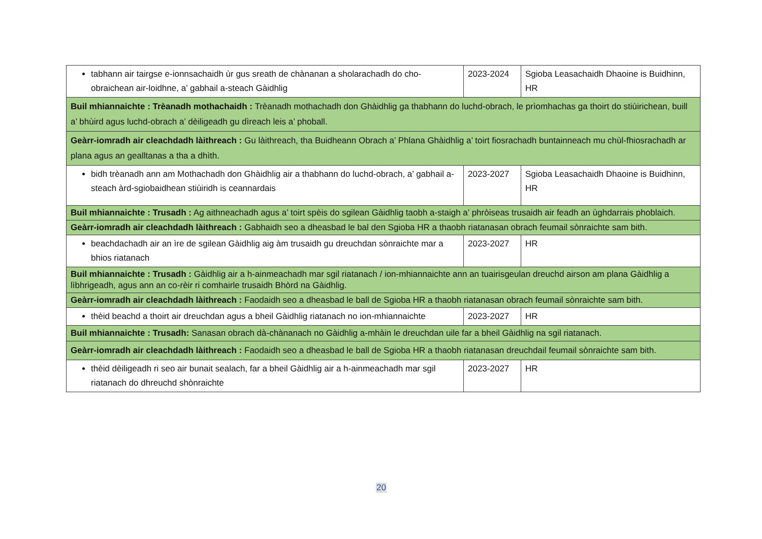| tabhann air tairgse e-ionnsachaidh ùr gus sreath de chànanan a sholarachadh do cho-obraichean air-loidhne, a’ gabhail a-steach Gàidhlig | 2023-2024 | Sgioba Leasachaidh Dhaoine is Buidhinn, HR |
| Buil mhiannaichte : Trèanadh mothachaidh : Trèanadh mothachadh don Ghàidhlig ga thabhann do luchd-obrach, le prìomhachas ga thoirt do stiùirichean, buill a’ bhùird agus luchd-obrach a’ dèiligeadh gu dìreach leis a’ phoball. | | |
| Geàrr-iomradh air cleachdadh làithreach : Gu làithreach, tha Buidheann Obrach a’ Phlana Ghàidhlig a’ toirt fiosrachadh buntainneach mu chùl-fhiosrachadh ar plana agus an gealltanas a tha a dhìth. | | |
| bidh trèanadh ann am Mothachadh don Ghàidhlig air a thabhann do luchd-obrach, a’ gabhail a-steach àrd-sgiobaidhean stiùiridh is ceannardais | 2023-2027 | Sgioba Leasachaidh Dhaoine is Buidhinn, HR |
| Buil mhiannaichte : Trusadh : Ag aithneachadh agus a’ toirt spèis do sgilean Gàidhlig taobh a-staigh a’ phròiseas trusaidh air feadh an ùghdarrais phoblaich. | | |
| Geàrr-iomradh air cleachdadh làithreach : Gabhaidh seo a dheasbad le bal den Sgioba HR a thaobh riatanasan obrach feumail sònraichte sam bith. | | |
| beachdachadh air an ìre de sgilean Gàidhlig aig àm trusaidh gu dreuchdan sònraichte mar a bhios riatanach | 2023-2027 | HR |
| Buil mhiannaichte : Trusadh : Gàidhlig air a h-ainmeachadh mar sgil riatanach / ion-mhiannaichte ann an tuairisgeulan dreuchd airson am plana Gàidhlig a lìbhrigeadh, agus ann an co-rèir ri comhairle trusaidh Bhòrd na Gàidhlig. | | |
| Geàrr-iomradh air cleachdadh làithreach : Faodaidh seo a dheasbad le ball de Sgioba HR a thaobh riatanasan obrach feumail sònraichte sam bith. | | |
| thèid beachd a thoirt air dreuchdan agus a bheil Gàidhlig riatanach no ion-mhiannaichte | 2023-2027 | HR |
| Buil mhiannaichte : Trusadh: Sanasan obrach dà-chànanach no Gàidhlig a-mhàin le dreuchdan uile far a bheil Gàidhlig na sgil riatanach. | | |
| Geàrr-iomradh air cleachdadh làithreach : Faodaidh seo a dheasbad le ball de Sgioba HR a thaobh riatanasan dreuchdail feumail sònraichte sam bith. | | |
| thèid dèiligeadh ri seo air bunait sealach, far a bheil Gàidhlig air a h-ainmeachadh mar sgil riatanach do dhreuchd shònraichte | 2023-2027 | HR |
20